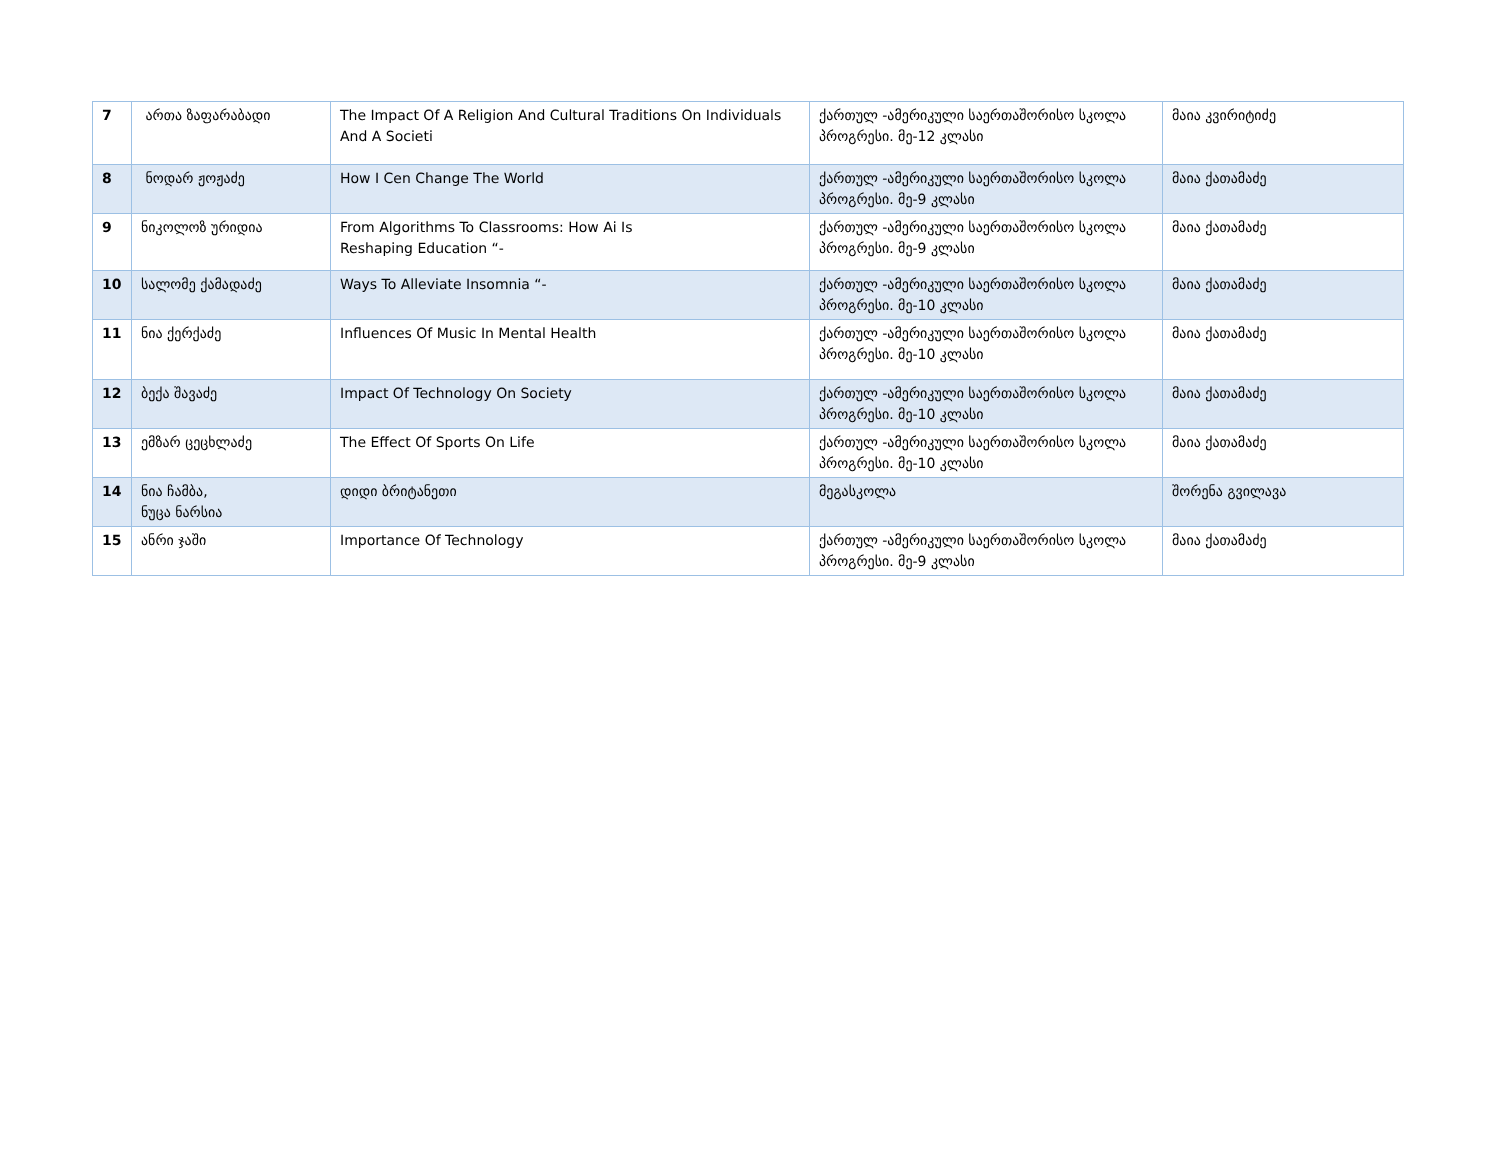| 7 | ართა ზაფარაბადი | The Impact Of A Religion And Cultural Traditions On Individuals And A Societi | ქართულ -ამერიკული საერთაშორისო სკოლა პროგრესი. მე-12 კლასი | მაია კვირიტიძე |
| 8 | ნოდარ ჟოჟაძე | How I Cen Change The World | ქართულ -ამერიკული საერთაშორისო სკოლა პროგრესი. მე-9 კლასი | მაია ქათამაძე |
| 9 | ნიკოლოზ ურიდია | From Algorithms To Classrooms: How Ai Is Reshaping Education “- | ქართულ -ამერიკული საერთაშორისო სკოლა პროგრესი. მე-9 კლასი | მაია ქათამაძე |
| 10 | სალომე ქამადაძე | Ways To Alleviate Insomnia “- | ქართულ -ამერიკული საერთაშორისო სკოლა პროგრესი. მე-10 კლასი | მაია ქათამაძე |
| 11 | ნია ქერქაძე | Influences Of Music In Mental Health | ქართულ -ამერიკული საერთაშორისო სკოლა პროგრესი. მე-10 კლასი | მაია ქათამაძე |
| 12 | ბექა შავაძე | Impact Of Technology On Society | ქართულ -ამერიკული საერთაშორისო სკოლა პროგრესი. მე-10 კლასი | მაია ქათამაძე |
| 13 | ემზარ ცეცხლაძე | The Effect Of Sports On Life | ქართულ -ამერიკული საერთაშორისო სკოლა პროგრესი. მე-10 კლასი | მაია ქათამაძე |
| 14 | ნია ჩამბა, ნუცა ნარსია | დიდი ბრიტანეთი | მეგასკოლა | შორენა გვილავა |
| 15 | ანრი ჯაში | Importance Of Technology | ქართულ -ამერიკული საერთაშორისო სკოლა პროგრესი. მე-9 კლასი | მაია ქათამაძე |